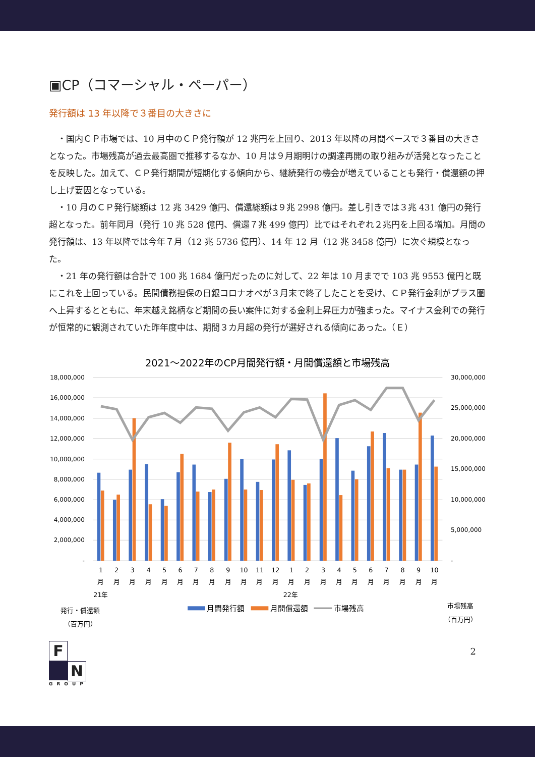▣CP（コマーシャル・ペーパー）
発行額は 13 年以降で３番目の大きさに
・国内ＣＰ市場では、10 月中のＣＰ発行額が 12 兆円を上回り、2013 年以降の月間ベースで３番目の大きさとなった。市場残高が過去最高圏で推移するなか、10 月は９月期明けの調達再開の取り組みが活発となったことを反映した。加えて、ＣＰ発行期間が短期化する傾向から、継続発行の機会が増えていることも発行・償還額の押し上げ要因となっている。
・10 月のＣＰ発行総額は 12 兆 3429 億円、償還総額は９兆 2998 億円。差し引きでは３兆 431 億円の発行超となった。前年同月（発行 10 兆 528 億円、償還７兆 499 億円）比ではそれぞれ２兆円を上回る増加。月間の発行額は、13 年以降では今年７月（12 兆 5736 億円）、14 年 12 月（12 兆 3458 億円）に次ぐ規模となった。
・21 年の発行額は合計で 100 兆 1684 億円だったのに対して、22 年は 10 月までで 103 兆 9553 億円と既にこれを上回っている。民間債務担保の日銀コロナオペが３月末で終了したことを受け、ＣＰ発行金利がプラス圏へ上昇するとともに、年末越え銘柄など期間の長い案件に対する金利上昇圧力が強まった。マイナス金利での発行が恒常的に観測されていた昨年度中は、期間３カ月超の発行が選好される傾向にあった。（Ｅ）
2021～2022年のCP月間発行額・月間償還額と市場残高
18,000,000
16,000,000
14,000,000
12,000,000
10,000,000
8,000,000
6,000,000
4,000,000
2,000,000
-
30,000,000
25,000,000
20,000,000
15,000,000
10,000,000
5,000,000
-
1
2
3
4
5
6
7
8
9
10
11
12
1
2
3
4
5
6
7
8
9
10
月
月
月
月
月
月
月
月
月
月
月
月
月
月
月
月
月
月
月
月
月
月
21年
22年
発行・償還額
（百万円）
市場残高
（百万円）
月間発行額
月間償還額
市場残高
F
N
GROUP
2